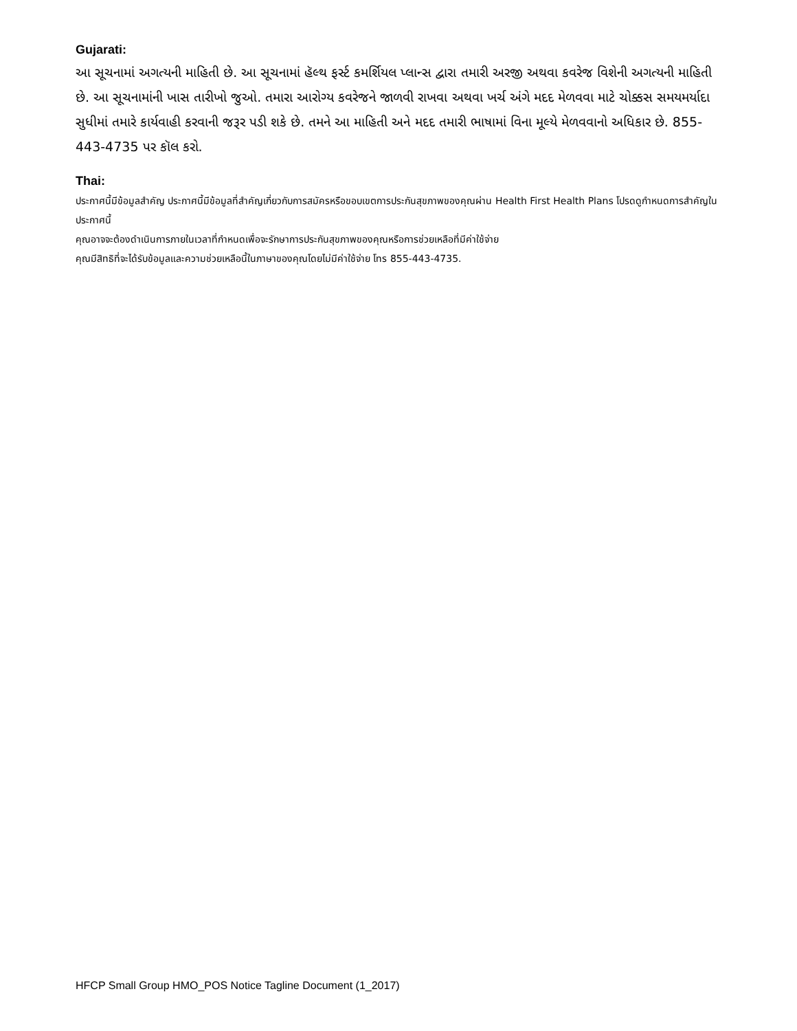Gujarati:
આ સૂચનામાં અગત્યની માહિતી છે. આ સૂચનામાં હૅલ્થ ફર્સ્ટ કમર્શિયલ પ્લાન્સ દ્વારા તમારી અરજી અથવા કવરેજ વિશેની અગત્યની માહિતી છે. આ સૂચનામાંની ખાસ તારીખો જુઓ. તમારા આરોગ્ય કવરેજને જાળવી રાખવા અથવા ખર્ચ અંગે મદદ મેળવવા માટે ચોક્કસ સમયમર્યાદા સુધીમાં તમારે કાર્યવાહી કરવાની જરૂર પડી શકે છે. તમને આ માહિતી અને મદદ તમારી ભાષામાં વિના મૂલ્યે મેળવવાનો અધિકાર છે. 855-443-4735 પર કૉલ કરો.
Thai:
ประกาศนี้มีข้อมูลสำคัญ ประกาศนี้มีข้อมูลที่สำคัญเกี่ยวกับการสมัครหรือขอบเขตการประกันสุขภาพของคุณผ่าน Health First Health Plans โปรดดูกำหนดการสำคัญในประกาศนี้
คุณอาจจะต้องดำเนินการภายในเวลาที่กำหนดเพื่อจะรักษาการประกันสุขภาพของคุณหรือการช่วยเหลือที่มีค่าใช้จ่าย
คุณมีสิทธิที่จะได้รับข้อมูลและความช่วยเหลือนี้ในภาษาของคุณโดยไม่มีค่าใช้จ่าย โทร 855-443-4735.
HFCP Small Group HMO_POS Notice Tagline Document (1_2017)